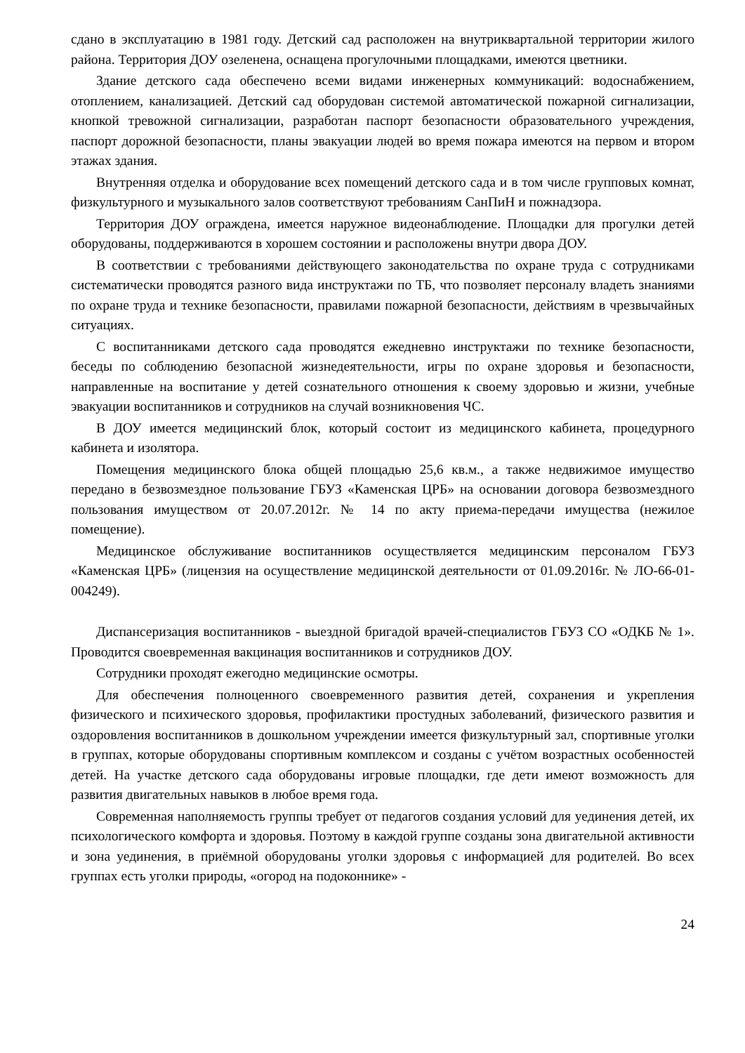сдано в эксплуатацию в 1981 году. Детский сад расположен на внутриквартальной территории жилого района. Территория ДОУ озеленена, оснащена прогулочными площадками, имеются цветники.
Здание детского сада обеспечено всеми видами инженерных коммуникаций: водоснабжением, отоплением, канализацией. Детский сад оборудован системой автоматической пожарной сигнализации, кнопкой тревожной сигнализации, разработан паспорт безопасности образовательного учреждения, паспорт дорожной безопасности, планы эвакуации людей во время пожара имеются на первом и втором этажах здания.
Внутренняя отделка и оборудование всех помещений детского сада и в том числе групповых комнат, физкультурного и музыкального залов соответствуют требованиям СанПиН и пожнадзора.
Территория ДОУ ограждена, имеется наружное видеонаблюдение. Площадки для прогулки детей оборудованы, поддерживаются в хорошем состоянии и расположены внутри двора ДОУ.
В соответствии с требованиями действующего законодательства по охране труда с сотрудниками систематически проводятся разного вида инструктажи по ТБ, что позволяет персоналу владеть знаниями по охране труда и технике безопасности, правилами пожарной безопасности, действиям в чрезвычайных ситуациях.
С воспитанниками детского сада проводятся ежедневно инструктажи по технике безопасности, беседы по соблюдению безопасной жизнедеятельности, игры по охране здоровья и безопасности, направленные на воспитание у детей сознательного отношения к своему здоровью и жизни, учебные эвакуации воспитанников и сотрудников на случай возникновения ЧС.
В ДОУ имеется медицинский блок, который состоит из медицинского кабинета, процедурного кабинета и изолятора.
Помещения медицинского блока общей площадью 25,6 кв.м., а также недвижимое имущество передано в безвозмездное пользование ГБУЗ «Каменская ЦРБ» на основании договора безвозмездного пользования имуществом от 20.07.2012г. № 14 по акту приема-передачи имущества (нежилое помещение).
Медицинское обслуживание воспитанников осуществляется медицинским персоналом ГБУЗ «Каменская ЦРБ» (лицензия на осуществление медицинской деятельности от 01.09.2016г. № ЛО-66-01-004249).
Диспансеризация воспитанников - выездной бригадой врачей-специалистов ГБУЗ СО «ОДКБ № 1». Проводится своевременная вакцинация воспитанников и сотрудников ДОУ.
Сотрудники проходят ежегодно медицинские осмотры.
Для обеспечения полноценного своевременного развития детей, сохранения и укрепления физического и психического здоровья, профилактики простудных заболеваний, физического развития и оздоровления воспитанников в дошкольном учреждении имеется физкультурный зал, спортивные уголки в группах, которые оборудованы спортивным комплексом и созданы с учётом возрастных особенностей детей. На участке детского сада оборудованы игровые площадки, где дети имеют возможность для развития двигательных навыков в любое время года.
Современная наполняемость группы требует от педагогов создания условий для уединения детей, их психологического комфорта и здоровья. Поэтому в каждой группе созданы зона двигательной активности и зона уединения, в приёмной оборудованы уголки здоровья с информацией для родителей. Во всех группах есть уголки природы, «огород на подоконнике» -
24